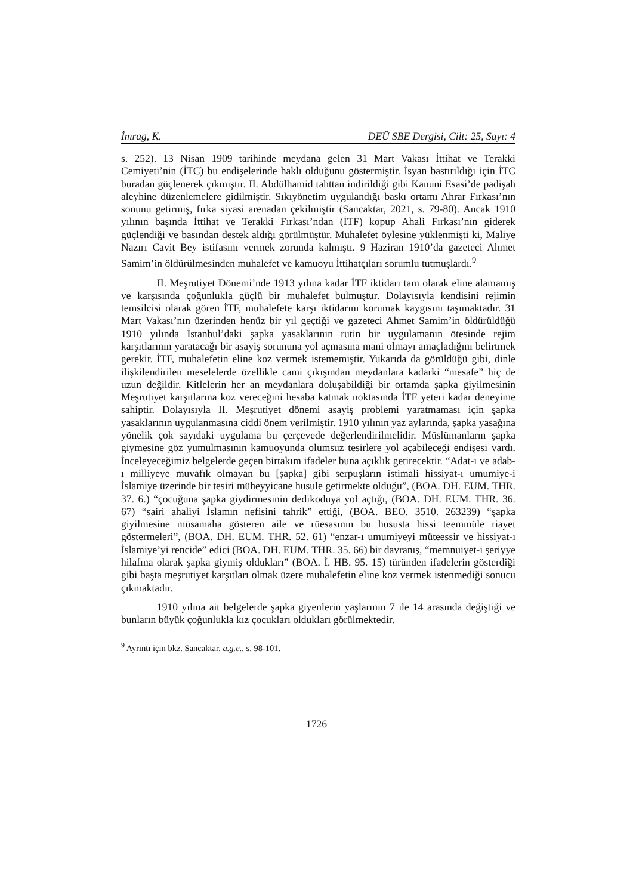İmrag, K. DEÜ SBE Dergisi, Cilt: 25, Sayı: 4
s. 252). 13 Nisan 1909 tarihinde meydana gelen 31 Mart Vakası İttihat ve Terakki Cemiyeti’nin (İTC) bu endişelerinde haklı olduğunu göstermiştir. İsyan bastırıldığı için İTC buradan güçlenerek çıkmıştır. II. Abdülhamid tahttan indirildiği gibi Kanuni Esasi’de padişah aleyhine düzenlemelere gidilmiştir. Sıkıyönetim uygulandığı baskı ortamı Ahrar Fırkası’nın sonunu getirmiş, fırka siyasi arenadan çekilmiştir (Sancaktar, 2021, s. 79-80). Ancak 1910 yılının başında İttihat ve Terakki Fırkası’ndan (İTF) kopup Ahali Fırkası’nın giderek güçlendiği ve basından destek aldığı görülmüştür. Muhalefet öylesine yüklenmişti ki, Maliye Nazırı Cavit Bey istifasını vermek zorunda kalmıştı. 9 Haziran 1910’da gazeteci Ahmet Samim’in öldürülmesinden muhalefet ve kamuoyu İttihatçıları sorumlu tutmuşlardı.<sup>9</sup>
II. Meşrutiyet Dönemi’nde 1913 yılına kadar İTF iktidarı tam olarak eline alamamış ve karşısında çoğunlukla güçlü bir muhalefet bulmuştur. Dolayısıyla kendisini rejimin temsilcisi olarak gören İTF, muhalefete karşı iktidarını korumak kaygısını taşımaktadır. 31 Mart Vakası’nın üzerinden henüz bir yıl geçtiği ve gazeteci Ahmet Samim’in öldürüldüğü 1910 yılında İstanbul’daki şapka yasaklarının rutin bir uygulamanın ötesinde rejim karşıtlarının yaratacağı bir asayiş sorununa yol açmasına mani olmayı amaçladığını belirtmek gerekir. İTF, muhalefetin eline koz vermek istememiştir. Yukarıda da görüldüğü gibi, dinle ilişkilendirilen meselelerde özellikle cami çıkışından meydanlara kadarki “mesafe” hiç de uzun değildir. Kitlelerin her an meydanlara doluşabildiği bir ortamda şapka giyilmesinin Meşrutiyet karşıtlarına koz vereceğini hesaba katmak noktasında İTF yeteri kadar deneyime sahiptir. Dolayısıyla II. Meşrutiyet dönemi asayiş problemi yaratmaması için şapka yasaklarının uygulanmasına ciddi önem verilmiştir. 1910 yılının yaz aylarında, şapka yasağına yönelik çok sayıdaki uygulama bu çerçevede değerlendirilmelidir. Müslümanların şapka giymesine göz yumulmasının kamuoyunda olumsuz tesirlere yol açabileceği endişesi vardı. İnceleyeceğimiz belgelerde geçen birtakım ifadeler buna açıklık getirecektir. “Adat-ı ve adab-ı milliyeye muvafık olmayan bu [şapka] gibi serpuşların istimali hissiyat-ı umumiye-i İslamiye üzerinde bir tesiri müheyyicane husule getirmekte olduğu”, (BOA. DH. EUM. THR. 37. 6.) “çocuğuna şapka giydirmesinin dedikoduya yol açtığı, (BOA. DH. EUM. THR. 36. 67) “sairi ahaliyi İslamın nefisini tahrik” ettiği, (BOA. BEO. 3510. 263239) “şapka giyilmesine müsamaha gösteren aile ve rüesasının bu hususta hissi teemmüle riayet göstermeleri”, (BOA. DH. EUM. THR. 52. 61) “enzar-ı umumiyeyi müteessir ve hissiyat-ı İslamiye’yi rencide” edici (BOA. DH. EUM. THR. 35. 66) bir davranış, “memnuiyet-i şeriyye hilafına olarak şapka giymiş oldukları” (BOA. İ. HB. 95. 15) türünden ifadelerin gösterdiği gibi başta meşrutiyet karşıtları olmak üzere muhalefetin eline koz vermek istenmediği sonucu çıkmaktadır.
1910 yılına ait belgelerde şapka giyenlerin yaşlarının 7 ile 14 arasında değiştiği ve bunların büyük çoğunlukla kız çocukları oldukları görülmektedir.
<sup>9</sup> Ayrıntı için bkz. Sancaktar, a.g.e., s. 98-101.
1726